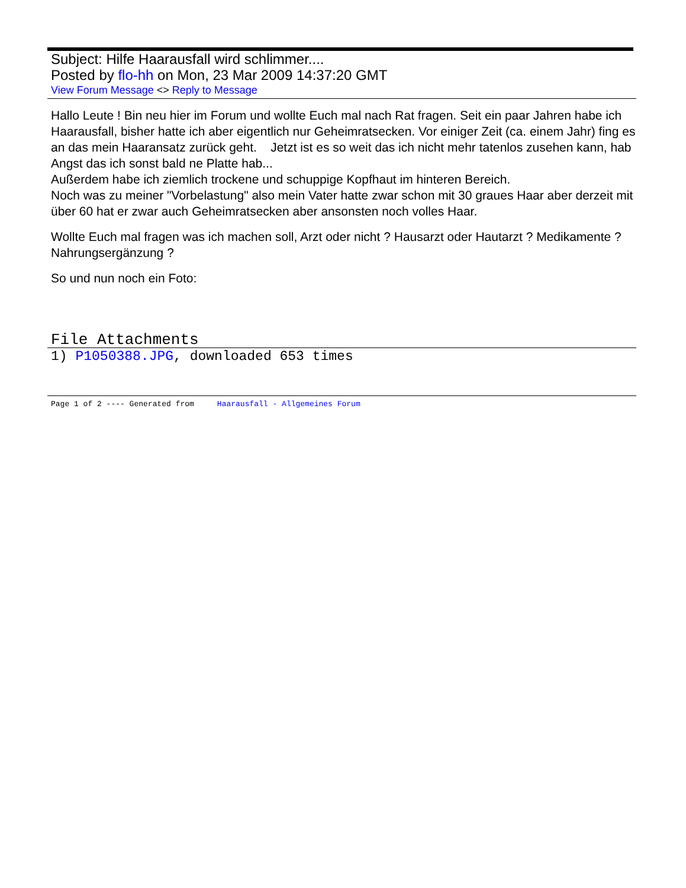Subject: Hilfe Haarausfall wird schlimmer....
Posted by flo-hh on Mon, 23 Mar 2009 14:37:20 GMT
View Forum Message <> Reply to Message
Hallo Leute ! Bin neu hier im Forum und wollte Euch mal nach Rat fragen. Seit ein paar Jahren habe ich Haarausfall, bisher hatte ich aber eigentlich nur Geheimratsecken. Vor einiger Zeit (ca. einem Jahr) fing es an das mein Haaransatz zurück geht. Jetzt ist es so weit das ich nicht mehr tatenlos zusehen kann, hab Angst das ich sonst bald ne Platte hab...
Außerdem habe ich ziemlich trockene und schuppige Kopfhaut im hinteren Bereich.
Noch was zu meiner "Vorbelastung" also mein Vater hatte zwar schon mit 30 graues Haar aber derzeit mit über 60 hat er zwar auch Geheimratsecken aber ansonsten noch volles Haar.
Wollte Euch mal fragen was ich machen soll, Arzt oder nicht ? Hausarzt oder Hautarzt ? Medikamente ? Nahrungsergänzung ?
So und nun noch ein Foto:
File Attachments
1) P1050388.JPG, downloaded 653 times
Page 1 of 2 ---- Generated from Haarausfall - Allgemeines Forum